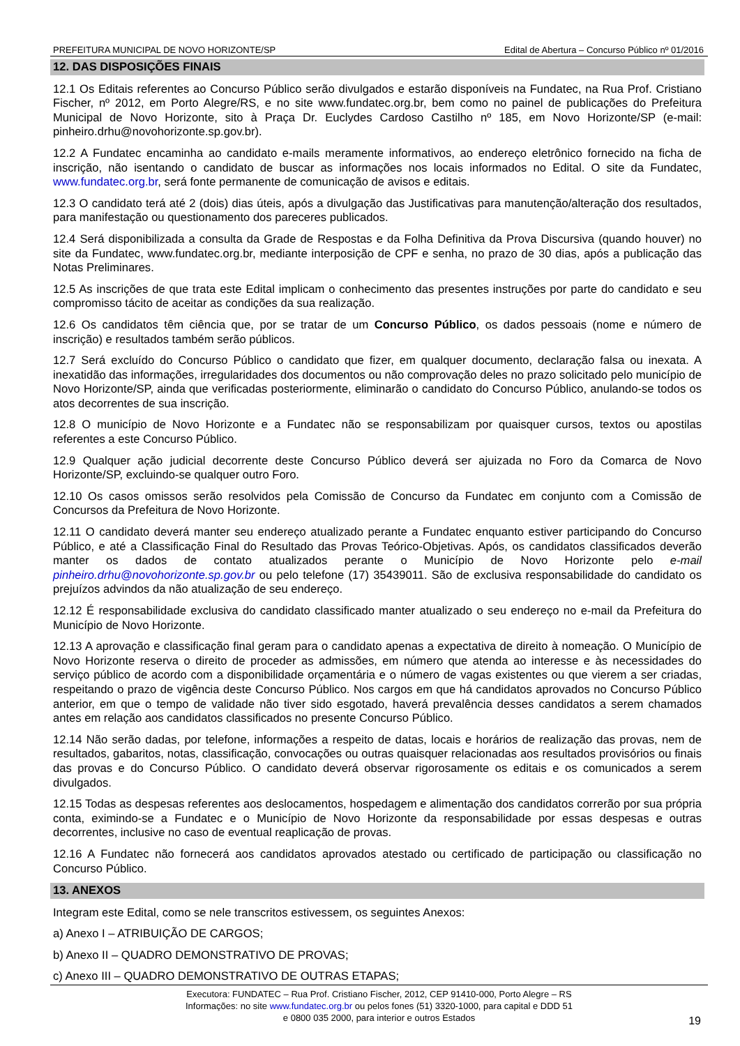PREFEITURA MUNICIPAL DE NOVO HORIZONTE/SP Edital de Abertura – Concurso Público nº 01/2016
12. DAS DISPOSIÇÕES FINAIS
12.1 Os Editais referentes ao Concurso Público serão divulgados e estarão disponíveis na Fundatec, na Rua Prof. Cristiano Fischer, nº 2012, em Porto Alegre/RS, e no site www.fundatec.org.br, bem como no painel de publicações do Prefeitura Municipal de Novo Horizonte, sito à Praça Dr. Euclydes Cardoso Castilho nº 185, em Novo Horizonte/SP (e-mail: pinheiro.drhu@novohorizonte.sp.gov.br).
12.2 A Fundatec encaminha ao candidato e-mails meramente informativos, ao endereço eletrônico fornecido na ficha de inscrição, não isentando o candidato de buscar as informações nos locais informados no Edital. O site da Fundatec, www.fundatec.org.br, será fonte permanente de comunicação de avisos e editais.
12.3 O candidato terá até 2 (dois) dias úteis, após a divulgação das Justificativas para manutenção/alteração dos resultados, para manifestação ou questionamento dos pareceres publicados.
12.4 Será disponibilizada a consulta da Grade de Respostas e da Folha Definitiva da Prova Discursiva (quando houver) no site da Fundatec, www.fundatec.org.br, mediante interposição de CPF e senha, no prazo de 30 dias, após a publicação das Notas Preliminares.
12.5 As inscrições de que trata este Edital implicam o conhecimento das presentes instruções por parte do candidato e seu compromisso tácito de aceitar as condições da sua realização.
12.6 Os candidatos têm ciência que, por se tratar de um Concurso Público, os dados pessoais (nome e número de inscrição) e resultados também serão públicos.
12.7 Será excluído do Concurso Público o candidato que fizer, em qualquer documento, declaração falsa ou inexata. A inexatidão das informações, irregularidades dos documentos ou não comprovação deles no prazo solicitado pelo município de Novo Horizonte/SP, ainda que verificadas posteriormente, eliminarão o candidato do Concurso Público, anulando-se todos os atos decorrentes de sua inscrição.
12.8 O município de Novo Horizonte e a Fundatec não se responsabilizam por quaisquer cursos, textos ou apostilas referentes a este Concurso Público.
12.9 Qualquer ação judicial decorrente deste Concurso Público deverá ser ajuizada no Foro da Comarca de Novo Horizonte/SP, excluindo-se qualquer outro Foro.
12.10 Os casos omissos serão resolvidos pela Comissão de Concurso da Fundatec em conjunto com a Comissão de Concursos da Prefeitura de Novo Horizonte.
12.11 O candidato deverá manter seu endereço atualizado perante a Fundatec enquanto estiver participando do Concurso Público, e até a Classificação Final do Resultado das Provas Teórico-Objetivas. Após, os candidatos classificados deverão manter os dados de contato atualizados perante o Município de Novo Horizonte pelo e-mail pinheiro.drhu@novohorizonte.sp.gov.br ou pelo telefone (17) 35439011. São de exclusiva responsabilidade do candidato os prejuízos advindos da não atualização de seu endereço.
12.12 É responsabilidade exclusiva do candidato classificado manter atualizado o seu endereço no e-mail da Prefeitura do Município de Novo Horizonte.
12.13 A aprovação e classificação final geram para o candidato apenas a expectativa de direito à nomeação. O Município de Novo Horizonte reserva o direito de proceder as admissões, em número que atenda ao interesse e às necessidades do serviço público de acordo com a disponibilidade orçamentária e o número de vagas existentes ou que vierem a ser criadas, respeitando o prazo de vigência deste Concurso Público. Nos cargos em que há candidatos aprovados no Concurso Público anterior, em que o tempo de validade não tiver sido esgotado, haverá prevalência desses candidatos a serem chamados antes em relação aos candidatos classificados no presente Concurso Público.
12.14 Não serão dadas, por telefone, informações a respeito de datas, locais e horários de realização das provas, nem de resultados, gabaritos, notas, classificação, convocações ou outras quaisquer relacionadas aos resultados provisórios ou finais das provas e do Concurso Público. O candidato deverá observar rigorosamente os editais e os comunicados a serem divulgados.
12.15 Todas as despesas referentes aos deslocamentos, hospedagem e alimentação dos candidatos correrão por sua própria conta, eximindo-se a Fundatec e o Município de Novo Horizonte da responsabilidade por essas despesas e outras decorrentes, inclusive no caso de eventual reaplicação de provas.
12.16 A Fundatec não fornecerá aos candidatos aprovados atestado ou certificado de participação ou classificação no Concurso Público.
13. ANEXOS
Integram este Edital, como se nele transcritos estivessem, os seguintes Anexos:
a) Anexo I – ATRIBUIÇÃO DE CARGOS;
b) Anexo II – QUADRO DEMONSTRATIVO DE PROVAS;
c) Anexo III – QUADRO DEMONSTRATIVO DE OUTRAS ETAPAS;
Executora: FUNDATEC – Rua Prof. Cristiano Fischer, 2012, CEP 91410-000, Porto Alegre – RS
Informações: no site www.fundatec.org.br ou pelos fones (51) 3320-1000, para capital e DDD 51
e 0800 035 2000, para interior e outros Estados
19